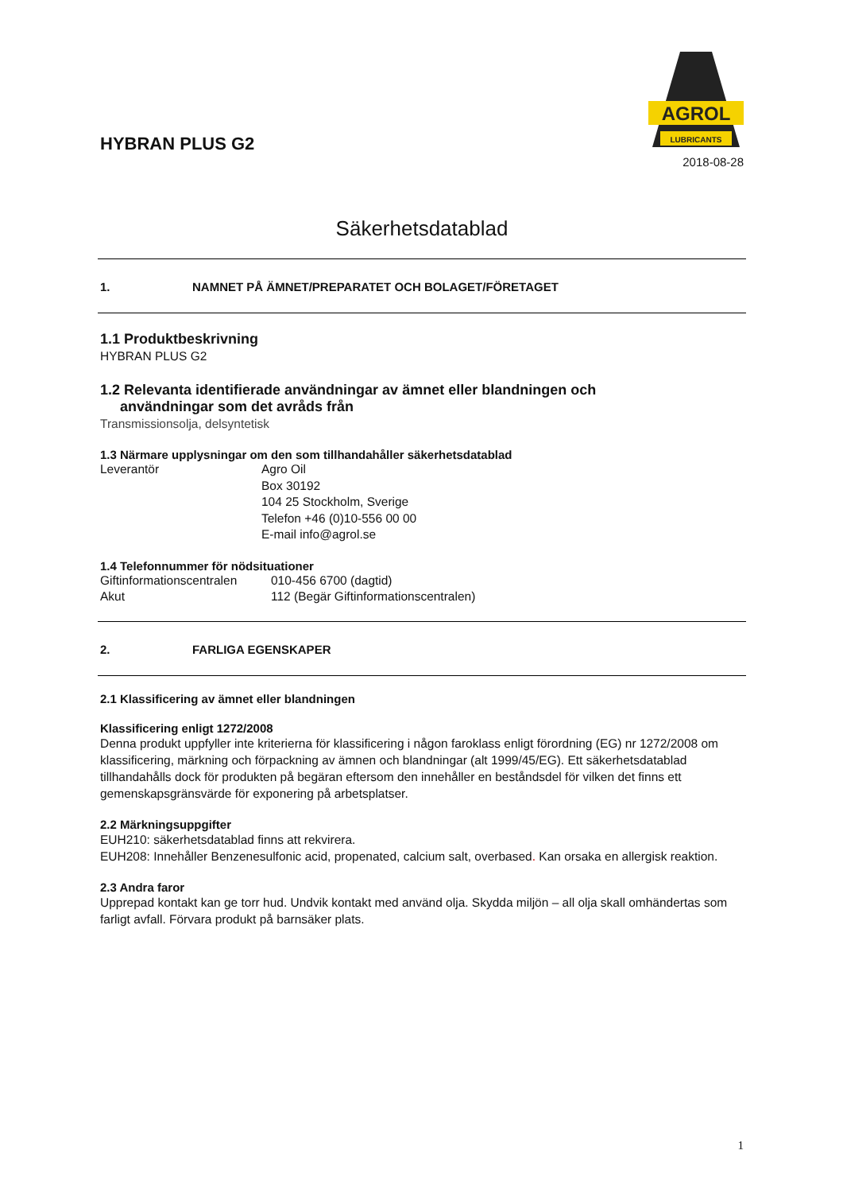HYBRAN PLUS G2
AGROL
LUBRICANTS
2018-08-28
Säkerhetsdatablad
1. NAMNET PÅ ÄMNET/PREPARATET OCH BOLAGET/FÖRETAGET
1.1 Produktbeskrivning
HYBRAN PLUS G2
1.2 Relevanta identifierade användningar av ämnet eller blandningen och
användningar som det avråds från
Transmissionsolja, delsyntetisk
1.3 Närmare upplysningar om den som tillhandahåller säkerhetsdatablad
Leverantör Agro Oil
Box 30192
104 25 Stockholm, Sverige
Telefon +46 (0)10-556 00 00
E-mail info@agrol.se
1.4 Telefonnummer för nödsituationer
Giftinformationscentralen
010-456 6700 (dagtid)
Akut 112 (Begär Giftinformationscentralen)
2. FARLIGA EGENSKAPER
2.1 Klassificering av ämnet eller blandningen
Klassificering enligt 1272/2008
Denna produkt uppfyller inte kriterierna för klassificering i någon faroklass enligt förordning (EG) nr 1272/2008 om klassificering, märkning och förpackning av ämnen och blandningar (alt 1999/45/EG). Ett säkerhetsdatablad tillhandahålls dock för produkten på begäran eftersom den innehåller en beståndsdel för vilken det finns ett gemenskapsgränsvärde för exponering på arbetsplatser.
2.2 Märkningsuppgifter
EUH210: säkerhetsdatablad finns att rekvirera.
EUH208: Innehåller Benzenesulfonic acid, propenated, calcium salt, overbased. Kan orsaka en allergisk reaktion.
2.3 Andra faror
Upprepad kontakt kan ge torr hud. Undvik kontakt med använd olja. Skydda miljön – all olja skall omhändertas som farligt avfall. Förvara produkt på barnsäker plats.
1